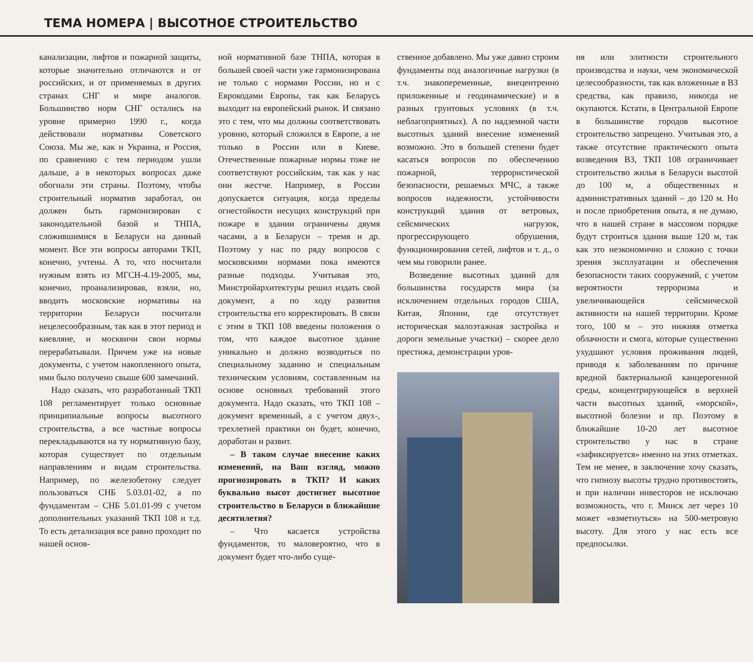ТЕМА НОМЕРА | ВЫСОТНОЕ СТРОИТЕЛЬСТВО
канализации, лифтов и пожарной защиты, которые значительно отличаются и от российских, и от применяемых в других странах СНГ и мире аналогов. Большинство норм СНГ остались на уровне примерно 1990 г., когда действовали нормативы Советского Союза. Мы же, как и Украина, и Россия, по сравнению с тем периодом ушли дальше, а в некоторых вопросах даже обогнали эти страны. Поэтому, чтобы строительный норматив заработал, он должен быть гармонизирован с законодательной базой и ТНПА, сложившимися в Беларуси на данный момент. Все эти вопросы авторами ТКП, конечно, учтены. А то, что посчитали нужным взять из МГСН-4.19-2005, мы, конечно, проанализировав, взяли, но, вводить московские нормативы на территории Беларуси посчитали нецелесообразным, так как в этот период и киевляне, и москвичи свои нормы перерабатывали. Причем уже на новые документы, с учетом накопленного опыта, ими было получено свыше 600 замечаний.
Надо сказать, что разработанный ТКП 108 регламентирует только основные принципиальные вопросы высотного строительства, а все частные вопросы перекладываются на ту нормативную базу, которая существует по отдельным направлениям и видам строительства. Например, по железобетону следует пользоваться СНБ 5.03.01-02, а по фундаментам – СНБ 5.01.01-99 с учетом дополнительных указаний ТКП 108 и т.д. То есть детализация все равно проходит по нашей основ-
ной нормативной базе ТНПА, которая в большей своей части уже гармонизирована не только с нормами России, но и с Еврокодами Европы, так как Беларусь выходит на европейский рынок. И связано это с тем, что мы должны соответствовать уровню, который сложился в Европе, а не только в России или в Киеве. Отечественные пожарные нормы тоже не соответствуют российским, так как у нас они жестче. Например, в России допускается ситуация, когда пределы огнестойкости несущих конструкций при пожаре в здании ограничены двумя часами, а в Беларуси – тремя и др. Поэтому у нас по ряду вопросов с московскими нормами пока имеются разные подходы. Учитывая это, Минстройархитектуры решил издать свой документ, а по ходу развития строительства его корректировать. В связи с этим в ТКП 108 введены положения о том, что каждое высотное здание уникально и должно возводиться по специальному заданию и специальным техническим условиям, составленным на основе основных требований этого документа. Надо сказать, что ТКП 108 – документ временный, а с учетом двух-, трехлетней практики он будет, конечно, доработан и развит.
– В таком случае внесение каких изменений, на Ваш взгляд, можно прогнозировать в ТКП? И каких буквально высот достигнет высотное строительство в Беларуси в ближайшие десятилетия?
– Что касается устройства фундаментов, то маловероятно, что в документ будет что-либо суще-
ственное добавлено. Мы уже давно строим фундаменты под аналогичные нагрузки (в т.ч. знакопеременные, внецентренно приложенные и геодинамические) и в разных грунтовых условиях (в т.ч. неблагоприятных). А по надземной части высотных зданий внесение изменений возможно. Это в большей степени будет касаться вопросов по обеспечению пожарной, террористической безопасности, решаемых МЧС, а также вопросов надежности, устойчивости конструкций здания от ветровых, сейсмических нагрузок, прогрессирующего обрушения, функционирования сетей, лифтов и т. д., о чем мы говорили ранее.
Возведение высотных зданий для большинства государств мира (за исключением отдельных городов США, Китая, Японии, где отсутствует историческая малоэтажная застройка и дороги земельные участки) – скорее дело престижа, демонстрации уров-
ня или элитности строительного производства и науки, чем экономической целесообразности, так как вложенные в ВЗ средства, как правило, никогда не окупаются. Кстати, в Центральной Европе в большинстве городов высотное строительство запрещено. Учитывая это, а также отсутствие практического опыта возведения ВЗ, ТКП 108 ограничивает строительство жилья в Беларуси высотой до 100 м, а общественных и административных зданий – до 120 м. Но и после приобретения опыта, я не думаю, что в нашей стране в массовом порядке будут строиться здания выше 120 м, так как это неэкономично и сложно с точки зрения эксплуатации и обеспечения безопасности таких сооружений, с учетом вероятности терроризма и увеличивающейся сейсмической активности на нашей территории. Кроме того, 100 м – это нижняя отметка облачности и смога, которые существенно ухудшают условия проживания людей, приводя к заболеваниям по причине вредной бактериальной канцерогенной среды, концентрирующейся в верхней части высотных зданий, «морской», высотной болезни и пр. Поэтому в ближайшие 10-20 лет высотное строительство у нас в стране «зафиксируется» именно на этих отметках. Тем не менее, в заключение хочу сказать, что гипнозу высоты трудно противостоять, и при наличии инвесторов не исключаю возможность, что г. Минск лет через 10 может «взметнуться» на 500-метровую высоту. Для этого у нас есть все предпосылки.